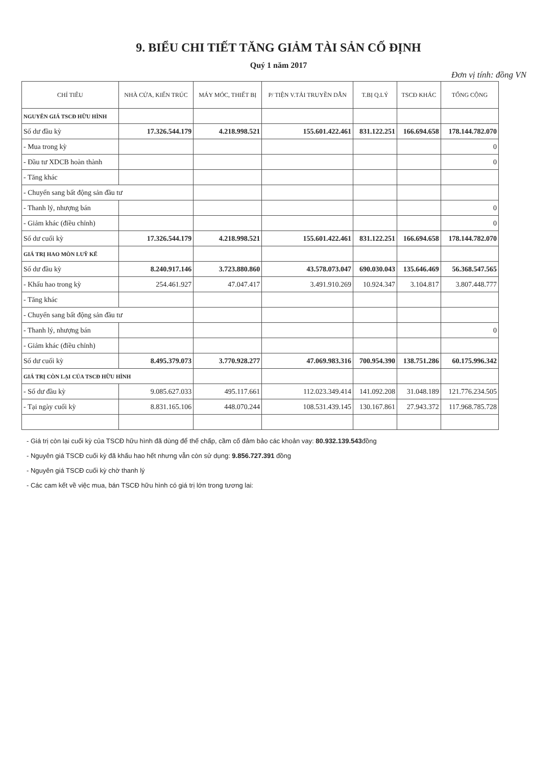9. BIỂU CHI TIẾT TĂNG GIẢM TÀI SẢN CỐ ĐỊNH
Quý 1 năm 2017
Đơn vị tính: đồng VN
| CHỈ TIÊU | NHÀ CỬA, KIẾN TRÚC | MÁY MÓC, THIẾT BỊ | P/ TIỆN V.TẢI TRUYỀN DẪN | T.BỊ Q.LÝ | TSCĐ KHÁC | TỔNG CỘNG |
| --- | --- | --- | --- | --- | --- | --- |
| NGUYÊN GIÁ TSCĐ HỮU HÌNH | | | | | | |
| Số dư đầu kỳ | 17.326.544.179 | 4.218.998.521 | 155.601.422.461 | 831.122.251 | 166.694.658 | 178.144.782.070 |
| - Mua trong kỳ | | | | | | 0 |
| - Đầu tư XDCB hoàn thành | | | | | | 0 |
| - Tăng khác | | | | | | |
| - Chuyển sang bất động sản đầu tư | | | | | | |
| - Thanh lý, nhượng bán | | | | | | 0 |
| - Giảm khác (điều chỉnh) | | | | | | 0 |
| Số dư cuối kỳ | 17.326.544.179 | 4.218.998.521 | 155.601.422.461 | 831.122.251 | 166.694.658 | 178.144.782.070 |
| GIÁ TRỊ HAO MÒN LUỸ KẾ | | | | | | |
| Số dư đầu kỳ | 8.240.917.146 | 3.723.880.860 | 43.578.073.047 | 690.030.043 | 135.646.469 | 56.368.547.565 |
| - Khấu hao trong kỳ | 254.461.927 | 47.047.417 | 3.491.910.269 | 10.924.347 | 3.104.817 | 3.807.448.777 |
| - Tăng khác | | | | | | |
| - Chuyển sang bất động sản đầu tư | | | | | | |
| - Thanh lý, nhượng bán | | | | | | 0 |
| - Giảm khác (điều chỉnh) | | | | | | |
| Số dư cuối kỳ | 8.495.379.073 | 3.770.928.277 | 47.069.983.316 | 700.954.390 | 138.751.286 | 60.175.996.342 |
| GIÁ TRỊ CÒN LẠI CỦA TSCĐ HỮU HÌNH | | | | | | |
| - Số dư đầu kỳ | 9.085.627.033 | 495.117.661 | 112.023.349.414 | 141.092.208 | 31.048.189 | 121.776.234.505 |
| - Tại ngày cuối kỳ | 8.831.165.106 | 448.070.244 | 108.531.439.145 | 130.167.861 | 27.943.372 | 117.968.785.728 |
- Giá trị còn lại cuối kỳ của TSCĐ hữu hình đã dùng để thế chấp, cầm cố đảm bảo các khoản vay: 80.932.139.543đồng
- Nguyên giá TSCĐ cuối kỳ đã khấu hao hết nhưng vẫn còn sử dụng: 9.856.727.391 đồng
- Nguyên giá TSCĐ cuối kỳ chờ thanh lý
- Các cam kết về việc mua, bán TSCĐ hữu hình có giá trị lớn trong tương lai: